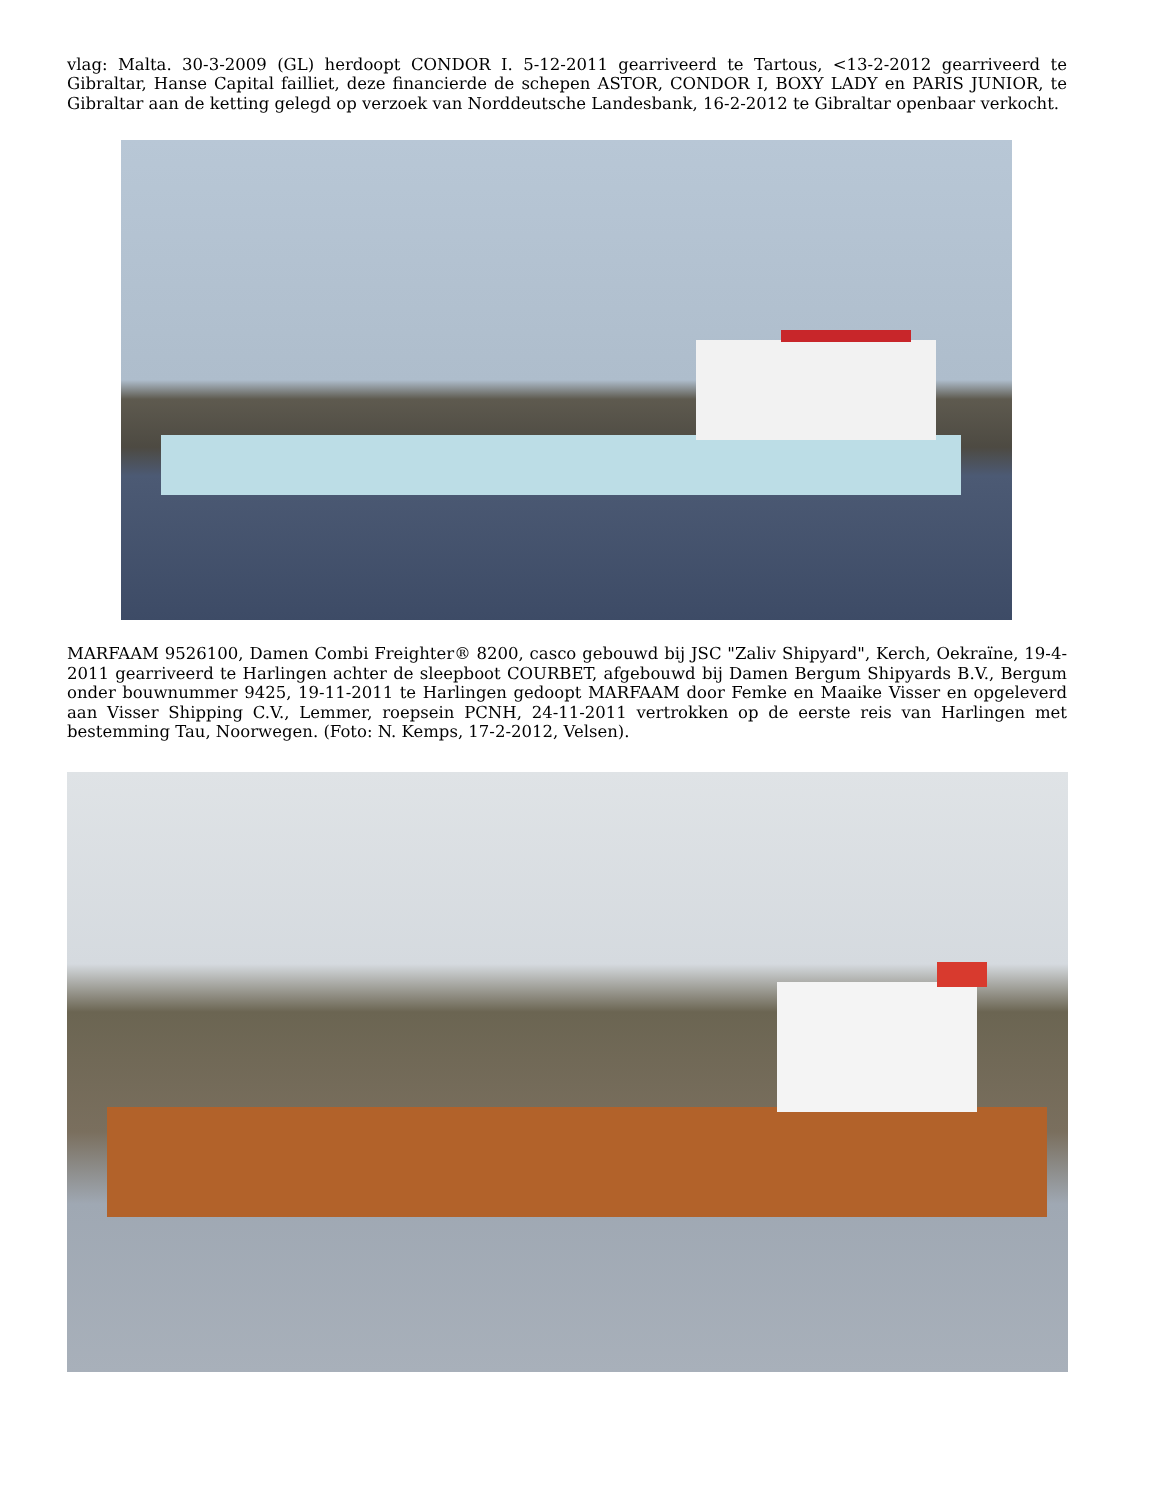vlag: Malta. 30-3-2009 (GL) herdoopt CONDOR I. 5-12-2011 gearriveerd te Tartous, <13-2-2012 gearriveerd te Gibraltar, Hanse Capital failliet, deze financierde de schepen ASTOR, CONDOR I, BOXY LADY en PARIS JUNIOR, te Gibraltar aan de ketting gelegd op verzoek van Norddeutsche Landesbank, 16-2-2012 te Gibraltar openbaar verkocht.
MARFAAM 9526100, Damen Combi Freighter® 8200, casco gebouwd bij JSC "Zaliv Shipyard", Kerch, Oekraïne, 19-4-2011 gearriveerd te Harlingen achter de sleepboot COURBET, afgebouwd bij Damen Bergum Shipyards B.V., Bergum onder bouwnummer 9425, 19-11-2011 te Harlingen gedoopt MARFAAM door Femke en Maaike Visser en opgeleverd aan Visser Shipping C.V., Lemmer, roepsein PCNH, 24-11-2011 vertrokken op de eerste reis van Harlingen met bestemming Tau, Noorwegen. (Foto: N. Kemps, 17-2-2012, Velsen).